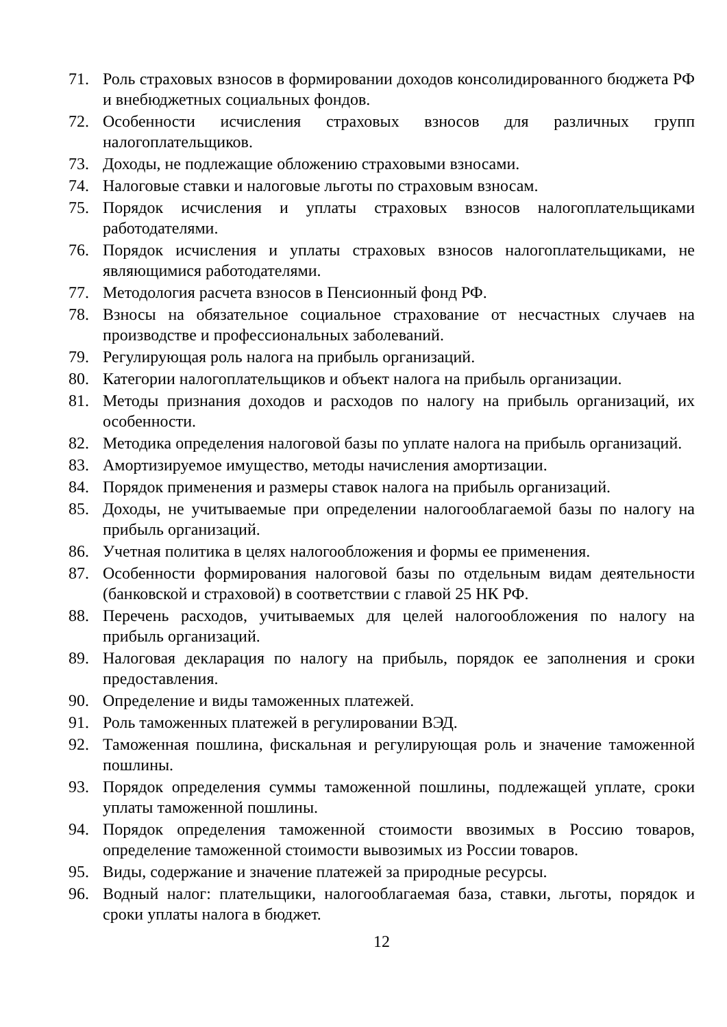71. Роль страховых взносов в формировании доходов консолидированного бюджета РФ и внебюджетных социальных фондов.
72. Особенности исчисления страховых взносов для различных групп налогоплательщиков.
73. Доходы, не подлежащие обложению страховыми взносами.
74. Налоговые ставки и налоговые льготы по страховым взносам.
75. Порядок исчисления и уплаты страховых взносов налогоплательщиками работодателями.
76. Порядок исчисления и уплаты страховых взносов налогоплательщиками, не являющимися работодателями.
77. Методология расчета взносов в Пенсионный фонд РФ.
78. Взносы на обязательное социальное страхование от несчастных случаев на производстве и профессиональных заболеваний.
79. Регулирующая роль налога на прибыль организаций.
80. Категории налогоплательщиков и объект налога на прибыль организации.
81. Методы признания доходов и расходов по налогу на прибыль организаций, их особенности.
82. Методика определения налоговой базы по уплате налога на прибыль организаций.
83. Амортизируемое имущество, методы начисления амортизации.
84. Порядок применения и размеры ставок налога на прибыль организаций.
85. Доходы, не учитываемые при определении налогооблагаемой базы по налогу на прибыль организаций.
86. Учетная политика в целях налогообложения и формы ее применения.
87. Особенности формирования налоговой базы по отдельным видам деятельности (банковской и страховой) в соответствии с главой 25 НК РФ.
88. Перечень расходов, учитываемых для целей налогообложения по налогу на прибыль организаций.
89. Налоговая декларация по налогу на прибыль, порядок ее заполнения и сроки предоставления.
90. Определение и виды таможенных платежей.
91. Роль таможенных платежей в регулировании ВЭД.
92. Таможенная пошлина, фискальная и регулирующая роль и значение таможенной пошлины.
93. Порядок определения суммы таможенной пошлины, подлежащей уплате, сроки уплаты таможенной пошлины.
94. Порядок определения таможенной стоимости ввозимых в Россию товаров, определение таможенной стоимости вывозимых из России товаров.
95. Виды, содержание и значение платежей за природные ресурсы.
96. Водный налог: плательщики, налогооблагаемая база, ставки, льготы, порядок и сроки уплаты налога в бюджет.
12